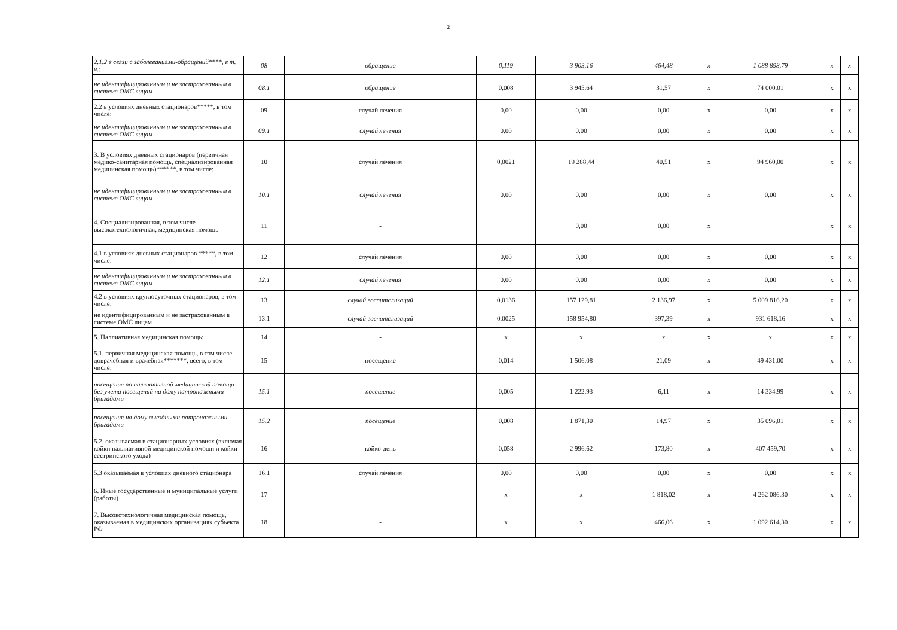2
| 2.1.2 в связи с заболеваниями-обращений****, в т. ч.: | 08 | обращение | 0,119 | 3 903,16 | 464,48 | х | 1 088 898,79 | х | х |
| не идентифицированным и не застрахованным в системе ОМС лицам | 08.1 | обращение | 0,008 | 3 945,64 | 31,57 | х | 74 000,01 | х | х |
| 2.2 в условиях дневных стационаров*****, в том числе: | 09 | случай лечения | 0,00 | 0,00 | 0,00 | х | 0,00 | х | х |
| не идентифицированным и не застрахованным в системе ОМС лицам | 09.1 | случай лечения | 0,00 | 0,00 | 0,00 | х | 0,00 | х | х |
| 3. В условиях дневных стационаров (первичная медико-санитарная помощь, специализированная медицинская помощь)******, в том числе: | 10 | случай лечения | 0,0021 | 19 288,44 | 40,51 | х | 94 960,00 | х | х |
| не идентифицированным и не застрахованным в системе ОМС лицам | 10.1 | случай лечения | 0,00 | 0,00 | 0,00 | х | 0,00 | х | х |
| 4. Специализированная, в том числе высокотехнологичная, медицинская помощь | 11 | - | | 0,00 | 0,00 | х | | х | х |
| 4.1 в условиях дневных стационаров *****, в том числе: | 12 | случай лечения | 0,00 | 0,00 | 0,00 | х | 0,00 | х | х |
| не идентифицированным и не застрахованным в системе ОМС лицам | 12.1 | случай лечения | 0,00 | 0,00 | 0,00 | х | 0,00 | х | х |
| 4.2 в условиях круглосуточных стационаров, в том числе: | 13 | случай госпитализаций | 0,0136 | 157 129,81 | 2 136,97 | х | 5 009 816,20 | х | х |
| не идентифицированным и не застрахованным в системе ОМС лицам | 13.1 | случай госпитализаций | 0,0025 | 158 954,80 | 397,39 | х | 931 618,16 | х | х |
| 5. Паллиативная медицинская помощь: | 14 | - | х | х | х | х | х | х | х |
| 5.1. первичная медицинская помощь, в том числе доврачебная и врачебная*******, всего, в том числе: | 15 | посещение | 0,014 | 1 506,08 | 21,09 | х | 49 431,00 | х | х |
| посещение по паллиативной медицинской помощи без учета посещений на дому патронажными бригадами | 15.1 | посещение | 0,005 | 1 222,93 | 6,11 | х | 14 334,99 | х | х |
| посещения на дому выездными патронажными бригадами | 15.2 | посещение | 0,008 | 1 871,30 | 14,97 | х | 35 096,01 | х | х |
| 5.2. оказываемая в стационарных условиях (включая койки паллиативной медицинской помощи и койки сестринского ухода) | 16 | койко-день | 0,058 | 2 996,62 | 173,80 | х | 407 459,70 | х | х |
| 5.3 оказываемая в условиях дневного стационара | 16.1 | случай лечения | 0,00 | 0,00 | 0,00 | х | 0,00 | х | х |
| 6. Иные государственные и муниципальные услуги (работы) | 17 | - | х | х | 1 818,02 | х | 4 262 086,30 | х | х |
| 7. Высокотехнологичная медицинская помощь, оказываемая в медицинских организациях субъекта РФ | 18 | - | х | х | 466,06 | х | 1 092 614,30 | х | х |